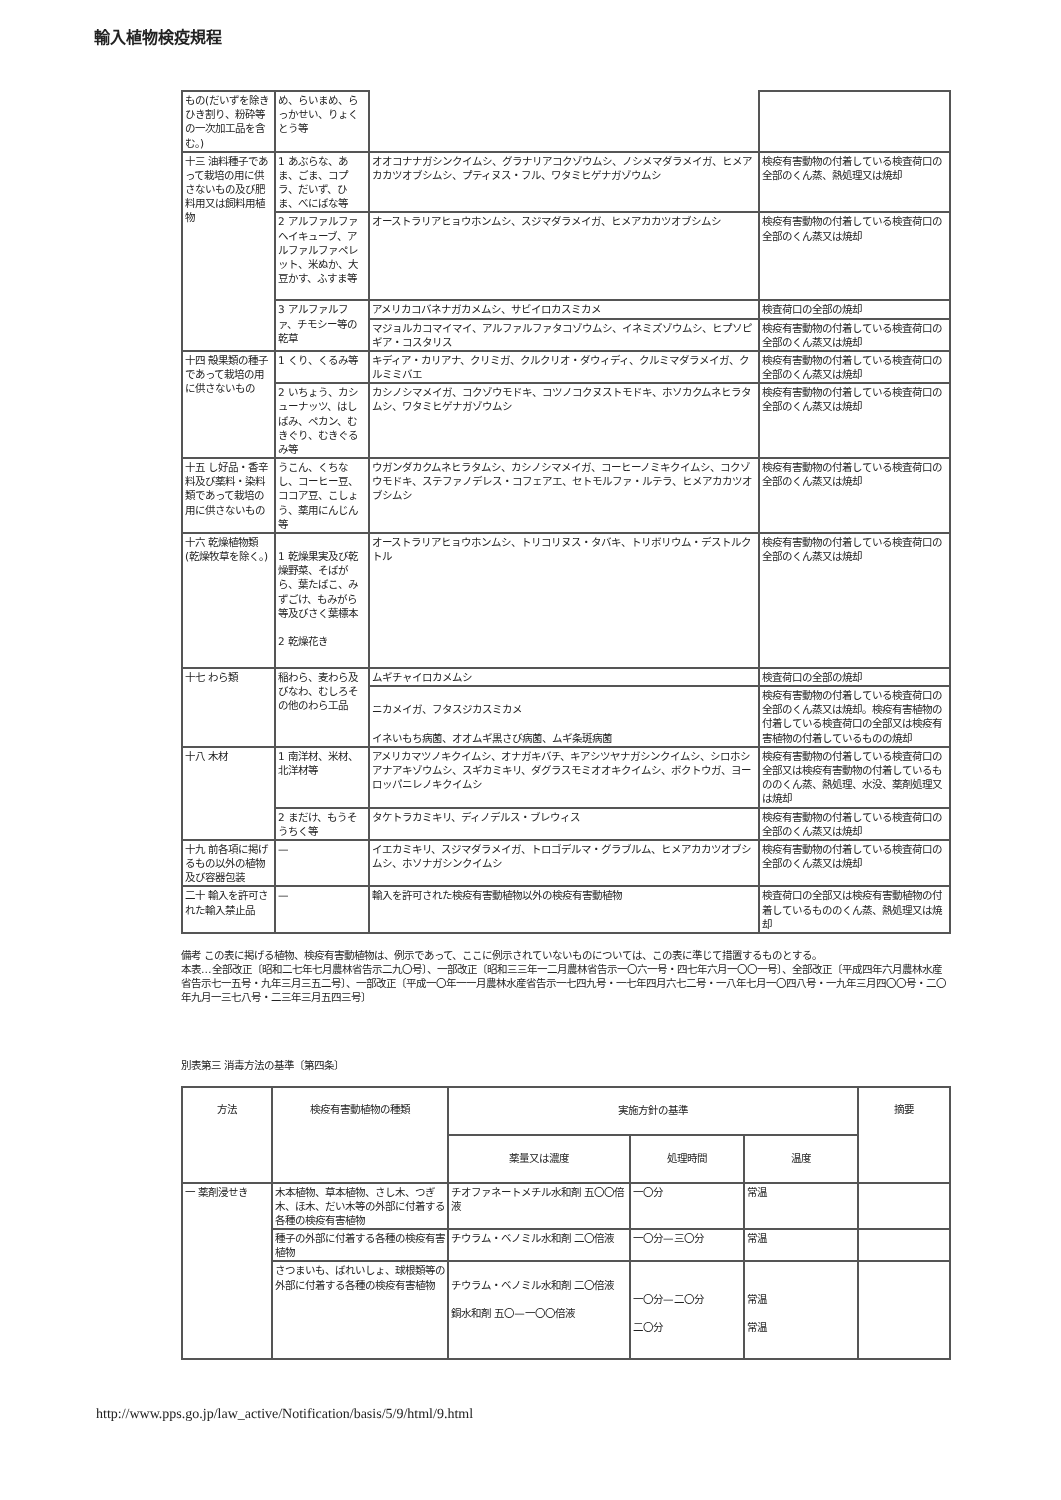輸入植物検疫規程
| もの(だいずを除きひき割り、粉砕等の一次加工品を含む。) | め、らいまめ、らっかせい、りょくとう等 | | |
| 十三 油料種子であって栽培の用に供さないもの及び肥料用又は飼料用植物 | 1 あぶらな、あま、ごま、コプラ、だいず、ひま、べにばな等 | オオコナナガシンクイムシ、グラナリアコクゾウムシ、ノシメマダラメイガ、ヒメアカカツオブシムシ、プティヌス・フル、ワタミヒゲナガゾウムシ | 検疫有害動物の付着している検査荷口の全部のくん蒸、熱処理又は焼却 |
| | 2 アルファルファ ヘイキューブ、アルファルファペレット、米ぬか、大豆かす、ふすま等 | オーストラリアヒョウホンムシ、スジマダラメイガ、ヒメアカカツオブシムシ | 検疫有害動物の付着している検査荷口の全部のくん蒸又は焼却 |
| | 3 アルファルファ、チモシー等の乾草 | アメリカコバネナガカメムシ、サビイロカスミカメ | 検査荷口の全部の焼却 |
| | | マジョルカコマイマイ、アルファルファタコゾウムシ、イネミズゾウムシ、ヒプソピギア・コスタリス | 検疫有害動物の付着している検査荷口の全部のくん蒸又は焼却 |
| 十四 殻果類の種子であって栽培の用に供さないもの | 1 くり、くるみ等 | キディア・カリアナ、クリミガ、クルクリオ・ダウィディ、クルミマダラメイガ、クルミミバエ | 検疫有害動物の付着している検査荷口の全部のくん蒸又は焼却 |
| | 2 いちょう、カシューナッツ、はしばみ、ペカン、むきぐり、むきぐるみ等 | カシノシマメイガ、コクゾウモドキ、コツノコクヌストモドキ、ホソカクムネヒラタムシ、ワタミヒゲナガゾウムシ | 検疫有害動物の付着している検査荷口の全部のくん蒸又は焼却 |
| 十五 し好品・香辛料及び薬料・染料類であって栽培の用に供さないもの | うこん、くちなし、コーヒー豆、ココア豆、こしょう、薬用にんじん等 | ウガンダカクムネヒラタムシ、カシノシマメイガ、コーヒーノミキクイムシ、コクゾウモドキ、ステファノデレス・コフェアエ、セトモルファ・ルテラ、ヒメアカカツオブシムシ | 検疫有害動物の付着している検査荷口の全部のくん蒸又は焼却 |
| 十六 乾燥植物類(乾燥牧草を除く。) | 1 乾燥果実及び乾燥野菜、そばがら、葉たばこ、みずごけ、もみがら等及びさく葉標本 2 乾燥花き | オーストラリアヒョウホンムシ、トリコリヌス・タバキ、トリボリウム・デストルクトル | 検疫有害動物の付着している検査荷口の全部のくん蒸又は焼却 |
| 十七 わら類 | 稲わら、麦わら及びなわ、むしろその他のわら工品 | ムギチャイロカメムシ | 検査荷口の全部の焼却 |
| | | ニカメイガ、フタスジカスミカメ イネいもち病菌、オオムギ黒さび病菌、ムギ条斑病菌 | 検疫有害動物の付着している検査荷口の全部のくん蒸又は焼却。検疫有害植物の付着している検査荷口の全部又は検疫有害植物の付着しているものの焼却 |
| 十八 木材 | 1 南洋材、米材、北洋材等 | アメリカマツノキクイムシ、オナガキバチ、キアシツヤナガシンクイムシ、シロホシアナアキゾウムシ、スギカミキリ、ダグラスモミオオキクイムシ、ボクトウガ、ヨーロッパニレノキクイムシ | 検疫有害動物の付着している検査荷口の全部又は検疫有害動物の付着しているもののくん蒸、熱処理、水没、薬剤処理又は焼却 |
| | 2 まだけ、もうそうちく等 | タケトラカミキリ、ディノデルス・ブレウィス | 検疫有害動物の付着している検査荷口の全部のくん蒸又は焼却 |
| 十九 前各項に掲げるもの以外の植物及び容器包装 | — | イエカミキリ、スジマダラメイガ、トロゴデルマ・グラブルム、ヒメアカカツオブシムシ、ホソナガシンクイムシ | 検疫有害動物の付着している検査荷口の全部のくん蒸又は焼却 |
| 二十 輸入を許可された輸入禁止品 | — | 輸入を許可された検疫有害動植物以外の検疫有害動植物 | 検査荷口の全部又は検疫有害動植物の付着しているもののくん蒸、熱処理又は焼却 |
備考 この表に掲げる植物、検疫有害動植物は、例示であって、ここに例示されていないものについては、この表に準じて措置するものとする。
本表…全部改正〔昭和二七年七月農林省告示二九〇号〕、一部改正〔昭和三三年一二月農林省告示一〇六一号・四七年六月一〇〇一号〕、全部改正〔平成四年六月農林水産省告示七一五号・九年三月三五二号〕、一部改正〔平成一〇年一一月農林水産省告示一七四九号・一七年四月六七二号・一八年七月一〇四八号・一九年三月四〇〇号・二〇年九月一三七八号・二三年三月五四三号〕
別表第三 消毒方法の基準〔第四条〕
| 方法 | 検疫有害動植物の種類 | 実施方針の基準 | | | 摘要 |
| --- | --- | --- | --- | --- | --- |
| | | 薬量又は濃度 | 処理時間 | 温度 | |
| 一 薬剤浸せき | 木本植物、草本植物、さし木、つぎ木、ほ木、だい木等の外部に付着する各種の検疫有害植物 | チオファネートメチル水和剤 五〇〇倍液 | 一〇分 | 常温 | |
| | 種子の外部に付着する各種の検疫有害植物 | チウラム・ベノミル水和剤 二〇倍液 | 一〇分—三〇分 | 常温 | |
| | さつまいも、ばれいしょ、球根類等の外部に付着する各種の検疫有害植物 | チウラム・ベノミル水和剤 二〇倍液 銅水和剤 五〇—一〇〇倍液 | 一〇分—二〇分 二〇分 | 常温 常温 | |
http://www.pps.go.jp/law_active/Notification/basis/5/9/html/9.html